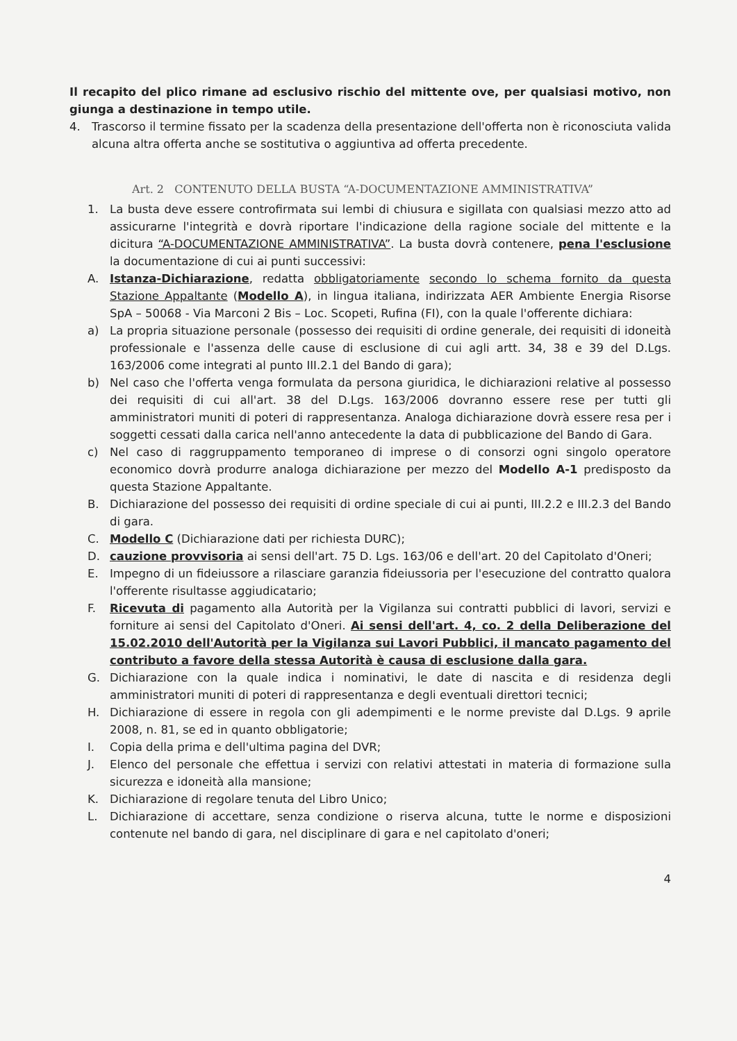Il recapito del plico rimane ad esclusivo rischio del mittente ove, per qualsiasi motivo, non giunga a destinazione in tempo utile.
4. Trascorso il termine fissato per la scadenza della presentazione dell'offerta non è riconosciuta valida alcuna altra offerta anche se sostitutiva o aggiuntiva ad offerta precedente.
Art. 2 CONTENUTO DELLA BUSTA “A-DOCUMENTAZIONE AMMINISTRATIVA”
1. La busta deve essere controfirmata sui lembi di chiusura e sigillata con qualsiasi mezzo atto ad assicurarne l'integrità e dovrà riportare l'indicazione della ragione sociale del mittente e la dicitura “A-DOCUMENTAZIONE AMMINISTRATIVA”. La busta dovrà contenere, pena l'esclusione la documentazione di cui ai punti successivi:
A. Istanza-Dichiarazione, redatta obbligatoriamente secondo lo schema fornito da questa Stazione Appaltante (Modello A), in lingua italiana, indirizzata AER Ambiente Energia Risorse SpA – 50068 - Via Marconi 2 Bis – Loc. Scopeti, Rufina (FI), con la quale l'offerente dichiara:
a) La propria situazione personale (possesso dei requisiti di ordine generale, dei requisiti di idoneità professionale e l'assenza delle cause di esclusione di cui agli artt. 34, 38 e 39 del D.Lgs. 163/2006 come integrati al punto III.2.1 del Bando di gara);
b) Nel caso che l'offerta venga formulata da persona giuridica, le dichiarazioni relative al possesso dei requisiti di cui all'art. 38 del D.Lgs. 163/2006 dovranno essere rese per tutti gli amministratori muniti di poteri di rappresentanza. Analoga dichiarazione dovrà essere resa per i soggetti cessati dalla carica nell'anno antecedente la data di pubblicazione del Bando di Gara.
c) Nel caso di raggruppamento temporaneo di imprese o di consorzi ogni singolo operatore economico dovrà produrre analoga dichiarazione per mezzo del Modello A-1 predisposto da questa Stazione Appaltante.
B. Dichiarazione del possesso dei requisiti di ordine speciale di cui ai punti, III.2.2 e III.2.3 del Bando di gara.
C. Modello C (Dichiarazione dati per richiesta DURC);
D. cauzione provvisoria ai sensi dell'art. 75 D. Lgs. 163/06 e dell'art. 20 del Capitolato d'Oneri;
E. Impegno di un fideiussore a rilasciare garanzia fideiussoria per l'esecuzione del contratto qualora l'offerente risultasse aggiudicatario;
F. Ricevuta di pagamento alla Autorità per la Vigilanza sui contratti pubblici di lavori, servizi e forniture ai sensi del Capitolato d'Oneri. Ai sensi dell'art. 4, co. 2 della Deliberazione del 15.02.2010 dell'Autorità per la Vigilanza sui Lavori Pubblici, il mancato pagamento del contributo a favore della stessa Autorità è causa di esclusione dalla gara.
G. Dichiarazione con la quale indica i nominativi, le date di nascita e di residenza degli amministratori muniti di poteri di rappresentanza e degli eventuali direttori tecnici;
H. Dichiarazione di essere in regola con gli adempimenti e le norme previste dal D.Lgs. 9 aprile 2008, n. 81, se ed in quanto obbligatorie;
I. Copia della prima e dell'ultima pagina del DVR;
J. Elenco del personale che effettua i servizi con relativi attestati in materia di formazione sulla sicurezza e idoneità alla mansione;
K. Dichiarazione di regolare tenuta del Libro Unico;
L. Dichiarazione di accettare, senza condizione o riserva alcuna, tutte le norme e disposizioni contenute nel bando di gara, nel disciplinare di gara e nel capitolato d'oneri;
4